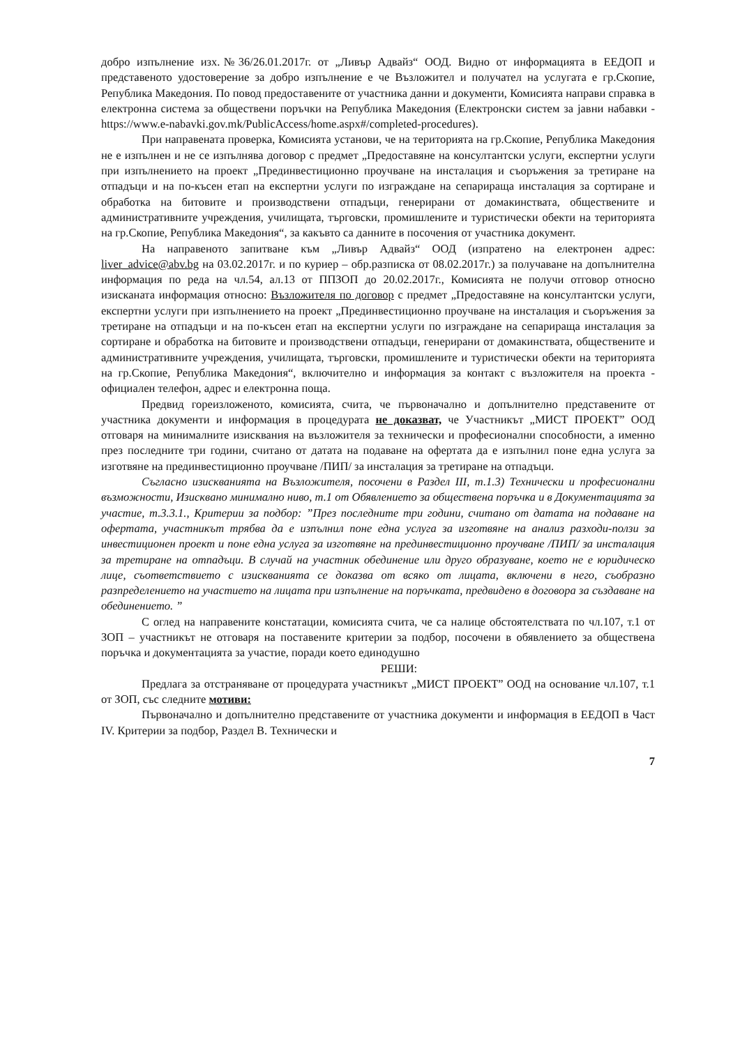добро изпълнение изх.№36/26.01.2017г. от „Ливър Адвайз“ ООД. Видно от информацията в ЕЕДОП и представеното удостоверение за добро изпълнение е че Възложител и получател на услугата е гр.Скопие, Република Македония. По повод предоставените от участника данни и документи, Комисията направи справка в електронна система за обществени поръчки на Република Македония (Електронски систем за јавни набавки - https://www.e-nabavki.gov.mk/PublicAccess/home.aspx#/completed-procedures).
При направената проверка, Комисията установи, че на територията на гр.Скопие, Република Македония не е изпълнен и не се изпълнява договор с предмет „Предоставяне на консултантски услуги, експертни услуги при изпълнението на проект „Прединвестиционно проучване на инсталация и съоръжения за третиране на отпадъци и на по-късен етап на експертни услуги по изграждане на сепарираща инсталация за сортиране и обработка на битовите и производствени отпадъци, генерирани от домакинствата, обществените и административните учреждения, училищата, търговски, промишлените и туристически обекти на територията на гр.Скопие, Република Македония“, за какъвто са данните в посочения от участника документ.
На направеното запитване към „Ливър Адвайз“ ООД (изпратено на електронен адрес: liver_advice@abv.bg на 03.02.2017г. и по куриер – обр.разписка от 08.02.2017г.) за получаване на допълнителна информация по реда на чл.54, ал.13 от ППЗОП до 20.02.2017г., Комисията не получи отговор относно изисканата информация относно: Възложителя по договор с предмет „Предоставяне на консултантски услуги, експертни услуги при изпълнението на проект „Прединвестиционно проучване на инсталация и съоръжения за третиране на отпадъци и на по-късен етап на експертни услуги по изграждане на сепарираща инсталация за сортиране и обработка на битовите и производствени отпадъци, генерирани от домакинствата, обществените и административните учреждения, училищата, търговски, промишлените и туристически обекти на територията на гр.Скопие, Република Македония“, включително и информация за контакт с възложителя на проекта - официален телефон, адрес и електронна поща.
Предвид гореизложеното, комисията, счита, че първоначално и допълнително представените от участника документи и информация в процедурата не доказват, че Участникът „МИСТ ПРОЕКТ” ООД отговаря на минималните изисквания на възложителя за технически и професионални способности, а именно през последните три години, считано от датата на подаване на офертата да е изпълнил поне една услуга за изготвяне на прединвестиционно проучване /ПИП/ за инсталация за третиране на отпадъци.
Съгласно изискванията на Възложителя, посочени в Раздел III, т.1.3) Технически и професионални възможности, Изисквано минимално ниво, т.1 от Обявлението за обществена поръчка и в Документацията за участие, т.3.3.1., Критерии за подбор: ”През последните три години, считано от датата на подаване на офертата, участникът трябва да е изпълнил поне една услуга за изготвяне на анализ разходи-ползи за инвестиционен проект и поне една услуга за изготвяне на прединвестиционно проучване /ПИП/ за инсталация за третиране на отпадъци. В случай на участник обединение или друго образуване, което не е юридическо лице, съответствието с изискванията се доказва от всяко от лицата, включени в него, съобразно разпределението на участието на лицата при изпълнение на поръчката, предвидено в договора за създаване на обединението. ”
С оглед на направените констатации, комисията счита, че са налице обстоятелствата по чл.107, т.1 от ЗОП – участникът не отговаря на поставените критерии за подбор, посочени в обявлението за обществена поръчка и документацията за участие, поради което единодушно
РЕШИ:
Предлага за отстраняване от процедурата участникът „МИСТ ПРОЕКТ” ООД на основание чл.107, т.1 от ЗОП, със следните мотиви:
Първоначално и допълнително представените от участника документи и информация в ЕЕДОП в Част IV. Критерии за подбор, Раздел В. Технически и
7